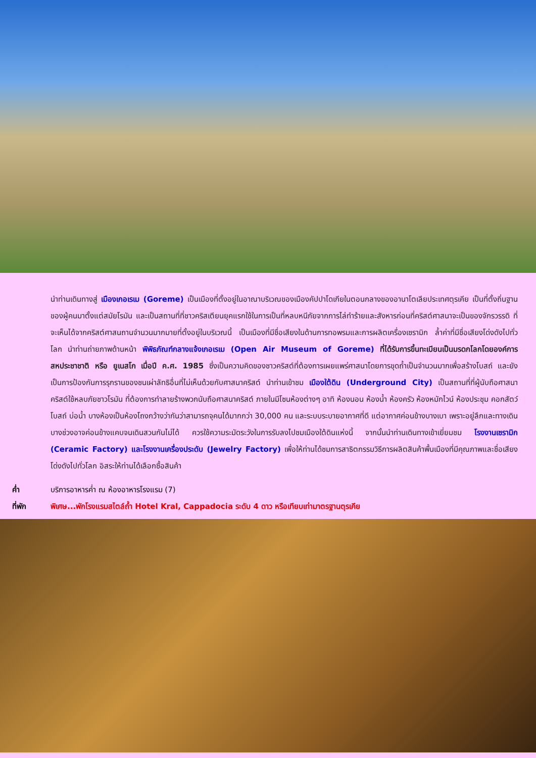นำท่านเดินทางสู่ เมืองเกอเรเม (Goreme) เป็นเมืองที่ตั้งอยู่ในอาณาบริเวณของเมืองคัปปาโดเกียในตอนกลางของอานาโตเลียประเทศตุรเคีย เป็นที่ตั้งถิ่นฐานของผู้คนมาตั้งแต่สมัยโรมัน และเป็นสถานที่ที่ชาวคริสเตียนยุคแรกใช้ในการเป็นที่หลบหนีภัยจากการไล่ทำร้ายและสังหารก่อนที่คริสต์ศาสนาจะเป็นของจักรวรรดิ ที่จะเห็นได้จากคริสต์ศาสนถานจำนวนมากมายที่ตั้งอยู่ในบริเวณนี้ เป็นเมืองที่มีชื่อเสียงในด้านการทอพรมและการผลิตเครื่องเซรามิก ล้ำค่าที่มีชื่อเสียงโด่งดังไปทั่วโลก นำท่านถ่ายภาพด้านหน้า พิพิธภัณฑ์กลางแจ้งเกอเรเม (Open Air Museum of Goreme) ที่ได้รับการขึ้นทะเบียนเป็นมรดกโลกโดยองค์การสหประชาชาติ หรือ ยูเนสโก เมื่อปี ค.ศ. 1985 ซึ่งเป็นความคิดของชาวคริสต์ที่ต้องการเผยแพร่ศาสนาโดยการขุดถ้ำเป็นจำนวนมากเพื่อสร้างโบสถ์ และยังเป็นการป้องกันการรุกรานของชนเผ่าลัทธิอื่นที่ไม่เห็นด้วยกับศาสนาคริสต์ นำท่านเข้าชม เมืองใต้ดิน (Underground City) เป็นสถานที่ที่ผู้นับถือศาสนาคริสต์ใช้หลบภัยชาวโรมัน ที่ต้องการทำลายร้างพวกนับถือศาสนาคริสต์ ภายในมีโซนห้องต่างๆ อาทิ ห้องนอน ห้องน้ำ ห้องครัว ห้องหมักไวน์ ห้องประชุม คอกสัตว์ โบสถ์ บ่อน้ำ บางห้องเป็นห้องโถงกว้างว่ากันว่าสามารถจุคนได้มากกว่า 30,000 คน และระบบระบายอากาศที่ดี แต่อากาศค่อนข้างบางเบา เพราะอยู่ลึกและทางเดินบางช่วงอาจค่อนข้างแคบจนเดินสวนกันไม่ได้ ควรใช้ความระมัดระวังในการรับลงไปชมเมืองใต้ดินแห่งนี้ จากนั้นนำท่านเดินทางเข้าเยี่ยมชม โรงงานเซรามิก (Ceramic Factory) และโรงงานเครื่องประดับ (Jewelry Factory) เพื่อให้ท่านได้ชมการสาธิตกรรมวิธีการผลิตสินค้าพื้นเมืองที่มีคุณภาพและชื่อเสียงโด่งดังไปทั่วโลก อิสระให้ท่านได้เลือกซื้อสินค้า
ค่ำ บริการอาหารค่ำ ณ ห้องอาหารโรงแรม (7)
ที่พัก พิเศษ...พักโรงแรมสไตล์ถ้ำ Hotel Kral, Cappadocia ระดับ 4 ดาว หรือเทียบเท่ามาตรฐานตุรเคีย